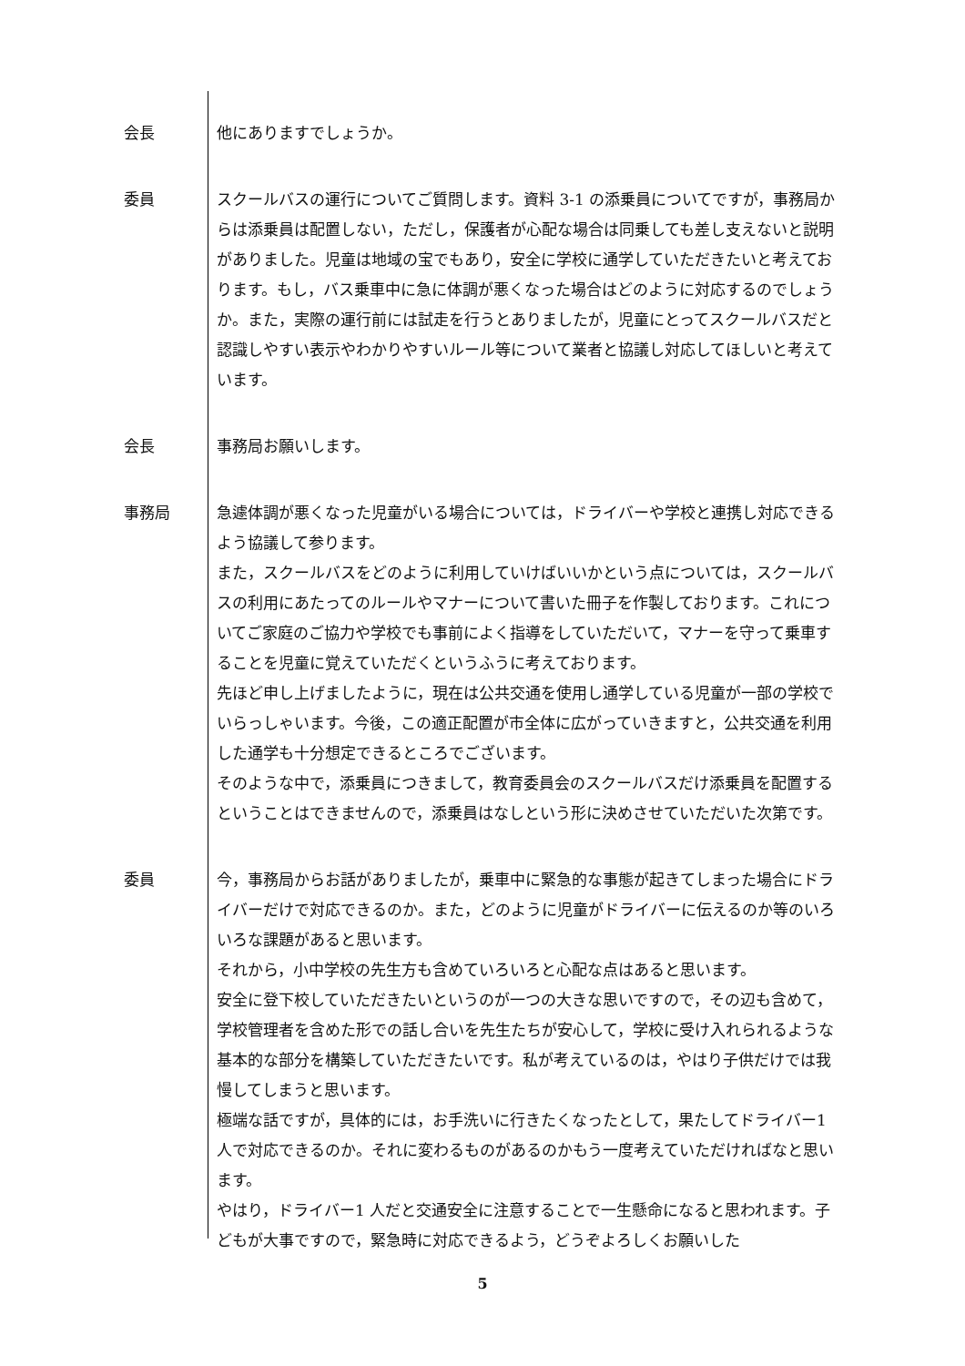会長 他にありますでしょうか。
委員 スクールバスの運行についてご質問します。資料 3-1 の添乗員についてですが，事務局からは添乗員は配置しない，ただし，保護者が心配な場合は同乗しても差し支えないと説明がありました。児童は地域の宝でもあり，安全に学校に通学していただきたいと考えております。もし，バス乗車中に急に体調が悪くなった場合はどのように対応するのでしょうか。また，実際の運行前には試走を行うとありましたが，児童にとってスクールバスだと認識しやすい表示やわかりやすいルール等について業者と協議し対応してほしいと考えています。
会長 事務局お願いします。
事務局 急遽体調が悪くなった児童がいる場合については，ドライバーや学校と連携し対応できるよう協議して参ります。
また，スクールバスをどのように利用していけばいいかという点については，スクールバスの利用にあたってのルールやマナーについて書いた冊子を作製しております。これについてご家庭のご協力や学校でも事前によく指導をしていただいて，マナーを守って乗車することを児童に覚えていただくというふうに考えております。
先ほど申し上げましたように，現在は公共交通を使用し通学している児童が一部の学校でいらっしゃいます。今後，この適正配置が市全体に広がっていきますと，公共交通を利用した通学も十分想定できるところでございます。
そのような中で，添乗員につきまして，教育委員会のスクールバスだけ添乗員を配置するということはできませんので，添乗員はなしという形に決めさせていただいた次第です。
委員 今，事務局からお話がありましたが，乗車中に緊急的な事態が起きてしまった場合にドライバーだけで対応できるのか。また，どのように児童がドライバーに伝えるのか等のいろいろな課題があると思います。
それから，小中学校の先生方も含めていろいろと心配な点はあると思います。
安全に登下校していただきたいというのが一つの大きな思いですので，その辺も含めて，学校管理者を含めた形での話し合いを先生たちが安心して，学校に受け入れられるような基本的な部分を構築していただきたいです。私が考えているのは，やはり子供だけでは我慢してしまうと思います。
極端な話ですが，具体的には，お手洗いに行きたくなったとして，果たしてドライバー1 人で対応できるのか。それに変わるものがあるのかもう一度考えていただければなと思います。
やはり，ドライバー1 人だと交通安全に注意することで一生懸命になると思われます。子どもが大事ですので，緊急時に対応できるよう，どうぞよろしくお願いした
5